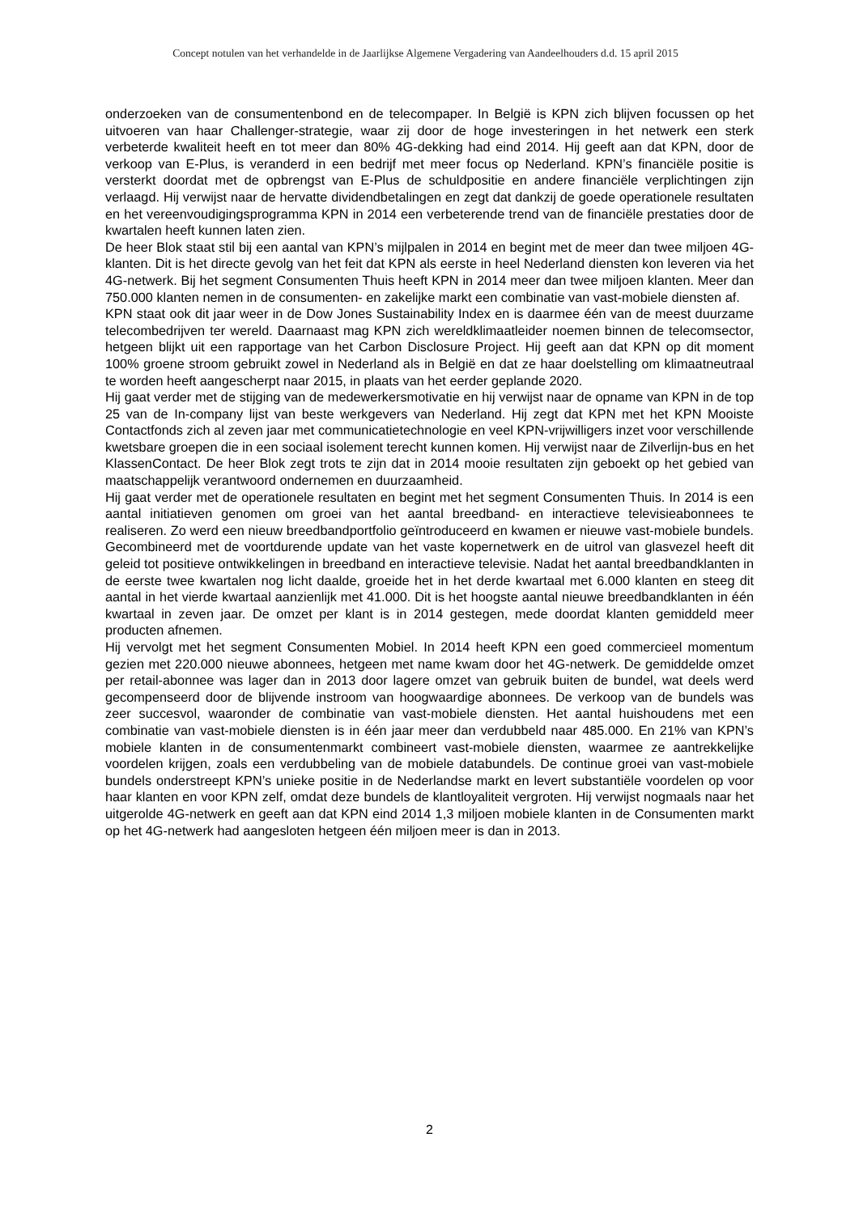Concept notulen van het verhandelde in de Jaarlijkse Algemene Vergadering van Aandeelhouders d.d. 15 april 2015
onderzoeken van de consumentenbond en de telecompaper. In België is KPN zich blijven focussen op het uitvoeren van haar Challenger-strategie, waar zij door de hoge investeringen in het netwerk een sterk verbeterde kwaliteit heeft en tot meer dan 80% 4G-dekking had eind 2014. Hij geeft aan dat KPN, door de verkoop van E-Plus, is veranderd in een bedrijf met meer focus op Nederland. KPN’s financiële positie is versterkt doordat met de opbrengst van E-Plus de schuldpositie en andere financiële verplichtingen zijn verlaagd. Hij verwijst naar de hervatte dividendbetalingen en zegt dat dankzij de goede operationele resultaten en het vereenvoudigingsprogramma KPN in 2014 een verbeterende trend van de financiële prestaties door de kwartalen heeft kunnen laten zien.
De heer Blok staat stil bij een aantal van KPN’s mijlpalen in 2014 en begint met de meer dan twee miljoen 4G-klanten. Dit is het directe gevolg van het feit dat KPN als eerste in heel Nederland diensten kon leveren via het 4G-netwerk. Bij het segment Consumenten Thuis heeft KPN in 2014 meer dan twee miljoen klanten. Meer dan 750.000 klanten nemen in de consumenten- en zakelijke markt een combinatie van vast-mobiele diensten af.
KPN staat ook dit jaar weer in de Dow Jones Sustainability Index en is daarmee één van de meest duurzame telecombedrijven ter wereld. Daarnaast mag KPN zich wereldklimaatleider noemen binnen de telecomsector, hetgeen blijkt uit een rapportage van het Carbon Disclosure Project. Hij geeft aan dat KPN op dit moment 100% groene stroom gebruikt zowel in Nederland als in België en dat ze haar doelstelling om klimaatneutraal te worden heeft aangescherpt naar 2015, in plaats van het eerder geplande 2020.
Hij gaat verder met de stijging van de medewerkersmotivatie en hij verwijst naar de opname van KPN in de top 25 van de In-company lijst van beste werkgevers van Nederland. Hij zegt dat KPN met het KPN Mooiste Contactfonds zich al zeven jaar met communicatietechnologie en veel KPN-vrijwilligers inzet voor verschillende kwetsbare groepen die in een sociaal isolement terecht kunnen komen. Hij verwijst naar de Zilverlijn-bus en het KlassenContact. De heer Blok zegt trots te zijn dat in 2014 mooie resultaten zijn geboekt op het gebied van maatschappelijk verantwoord ondernemen en duurzaamheid.
Hij gaat verder met de operationele resultaten en begint met het segment Consumenten Thuis. In 2014 is een aantal initiatieven genomen om groei van het aantal breedband- en interactieve televisieabonnees te realiseren. Zo werd een nieuw breedbandportfolio geïntroduceerd en kwamen er nieuwe vast-mobiele bundels. Gecombineerd met de voortdurende update van het vaste kopernetwerk en de uitrol van glasvezel heeft dit geleid tot positieve ontwikkelingen in breedband en interactieve televisie. Nadat het aantal breedbandklanten in de eerste twee kwartalen nog licht daalde, groeide het in het derde kwartaal met 6.000 klanten en steeg dit aantal in het vierde kwartaal aanzienlijk met 41.000. Dit is het hoogste aantal nieuwe breedbandklanten in één kwartaal in zeven jaar. De omzet per klant is in 2014 gestegen, mede doordat klanten gemiddeld meer producten afnemen.
Hij vervolgt met het segment Consumenten Mobiel. In 2014 heeft KPN een goed commercieel momentum gezien met 220.000 nieuwe abonnees, hetgeen met name kwam door het 4G-netwerk. De gemiddelde omzet per retail-abonnee was lager dan in 2013 door lagere omzet van gebruik buiten de bundel, wat deels werd gecompenseerd door de blijvende instroom van hoogwaardige abonnees. De verkoop van de bundels was zeer succesvol, waaronder de combinatie van vast-mobiele diensten. Het aantal huishoudens met een combinatie van vast-mobiele diensten is in één jaar meer dan verdubbeld naar 485.000. En 21% van KPN’s mobiele klanten in de consumentenmarkt combineert vast-mobiele diensten, waarmee ze aantrekkelijke voordelen krijgen, zoals een verdubbeling van de mobiele databundels. De continue groei van vast-mobiele bundels onderstreept KPN’s unieke positie in de Nederlandse markt en levert substantiële voordelen op voor haar klanten en voor KPN zelf, omdat deze bundels de klantloyaliteit vergroten. Hij verwijst nogmaals naar het uitgerolde 4G-netwerk en geeft aan dat KPN eind 2014 1,3 miljoen mobiele klanten in de Consumenten markt op het 4G-netwerk had aangesloten hetgeen één miljoen meer is dan in 2013.
2